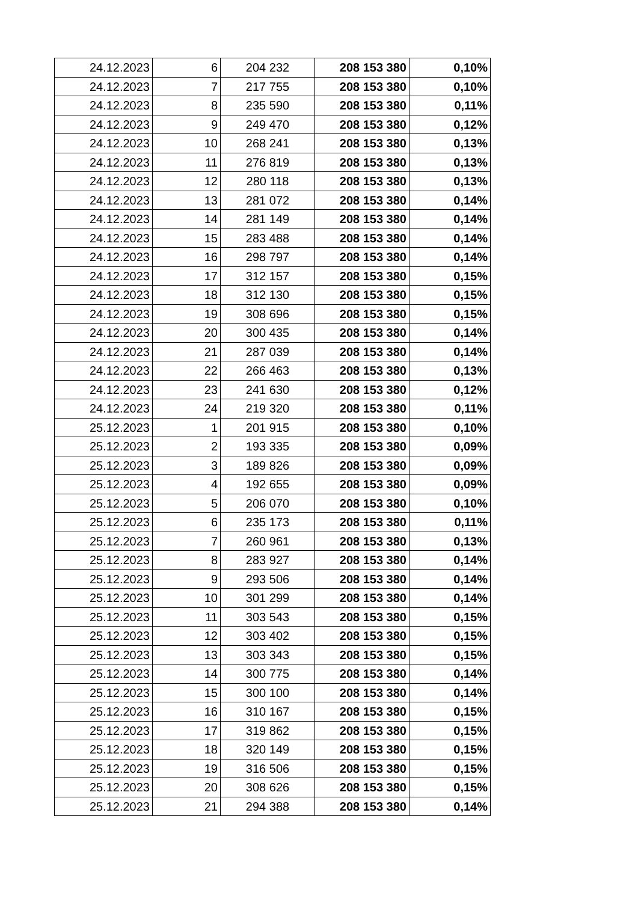| 24.12.2023 | 6 | 204 232 | 208 153 380 | 0,10% |
| 24.12.2023 | 7 | 217 755 | 208 153 380 | 0,10% |
| 24.12.2023 | 8 | 235 590 | 208 153 380 | 0,11% |
| 24.12.2023 | 9 | 249 470 | 208 153 380 | 0,12% |
| 24.12.2023 | 10 | 268 241 | 208 153 380 | 0,13% |
| 24.12.2023 | 11 | 276 819 | 208 153 380 | 0,13% |
| 24.12.2023 | 12 | 280 118 | 208 153 380 | 0,13% |
| 24.12.2023 | 13 | 281 072 | 208 153 380 | 0,14% |
| 24.12.2023 | 14 | 281 149 | 208 153 380 | 0,14% |
| 24.12.2023 | 15 | 283 488 | 208 153 380 | 0,14% |
| 24.12.2023 | 16 | 298 797 | 208 153 380 | 0,14% |
| 24.12.2023 | 17 | 312 157 | 208 153 380 | 0,15% |
| 24.12.2023 | 18 | 312 130 | 208 153 380 | 0,15% |
| 24.12.2023 | 19 | 308 696 | 208 153 380 | 0,15% |
| 24.12.2023 | 20 | 300 435 | 208 153 380 | 0,14% |
| 24.12.2023 | 21 | 287 039 | 208 153 380 | 0,14% |
| 24.12.2023 | 22 | 266 463 | 208 153 380 | 0,13% |
| 24.12.2023 | 23 | 241 630 | 208 153 380 | 0,12% |
| 24.12.2023 | 24 | 219 320 | 208 153 380 | 0,11% |
| 25.12.2023 | 1 | 201 915 | 208 153 380 | 0,10% |
| 25.12.2023 | 2 | 193 335 | 208 153 380 | 0,09% |
| 25.12.2023 | 3 | 189 826 | 208 153 380 | 0,09% |
| 25.12.2023 | 4 | 192 655 | 208 153 380 | 0,09% |
| 25.12.2023 | 5 | 206 070 | 208 153 380 | 0,10% |
| 25.12.2023 | 6 | 235 173 | 208 153 380 | 0,11% |
| 25.12.2023 | 7 | 260 961 | 208 153 380 | 0,13% |
| 25.12.2023 | 8 | 283 927 | 208 153 380 | 0,14% |
| 25.12.2023 | 9 | 293 506 | 208 153 380 | 0,14% |
| 25.12.2023 | 10 | 301 299 | 208 153 380 | 0,14% |
| 25.12.2023 | 11 | 303 543 | 208 153 380 | 0,15% |
| 25.12.2023 | 12 | 303 402 | 208 153 380 | 0,15% |
| 25.12.2023 | 13 | 303 343 | 208 153 380 | 0,15% |
| 25.12.2023 | 14 | 300 775 | 208 153 380 | 0,14% |
| 25.12.2023 | 15 | 300 100 | 208 153 380 | 0,14% |
| 25.12.2023 | 16 | 310 167 | 208 153 380 | 0,15% |
| 25.12.2023 | 17 | 319 862 | 208 153 380 | 0,15% |
| 25.12.2023 | 18 | 320 149 | 208 153 380 | 0,15% |
| 25.12.2023 | 19 | 316 506 | 208 153 380 | 0,15% |
| 25.12.2023 | 20 | 308 626 | 208 153 380 | 0,15% |
| 25.12.2023 | 21 | 294 388 | 208 153 380 | 0,14% |